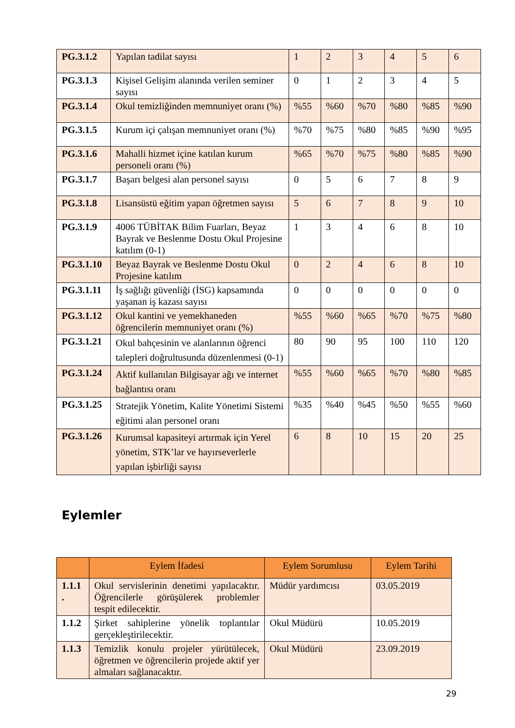| PG.3.1.2 | Yapılan tadilat sayısı | 1 | 2 | 3 | 4 | 5 | 6 |
| PG.3.1.3 | Kişisel Gelişim alanında verilen seminer sayısı | 0 | 1 | 2 | 3 | 4 | 5 |
| PG.3.1.4 | Okul temizliğinden memnuniyet oranı (%) | %55 | %60 | %70 | %80 | %85 | %90 |
| PG.3.1.5 | Kurum içi çalışan memnuniyet oranı (%) | %70 | %75 | %80 | %85 | %90 | %95 |
| PG.3.1.6 | Mahalli hizmet içine katılan kurum personeli oranı (%) | %65 | %70 | %75 | %80 | %85 | %90 |
| PG.3.1.7 | Başarı belgesi alan personel sayısı | 0 | 5 | 6 | 7 | 8 | 9 |
| PG.3.1.8 | Lisansüstü eğitim yapan öğretmen sayısı | 5 | 6 | 7 | 8 | 9 | 10 |
| PG.3.1.9 | 4006 TÜBİTAK Bilim Fuarları, Beyaz Bayrak ve Beslenme Dostu Okul Projesine katılım (0-1) | 1 | 3 | 4 | 6 | 8 | 10 |
| PG.3.1.10 | Beyaz Bayrak ve Beslenme Dostu Okul Projesine katılım | 0 | 2 | 4 | 6 | 8 | 10 |
| PG.3.1.11 | İş sağlığı güvenliği (İSG) kapsamında yaşanan iş kazası sayısı | 0 | 0 | 0 | 0 | 0 | 0 |
| PG.3.1.12 | Okul kantini ve yemekhaneden öğrencilerin memnuniyet oranı (%) | %55 | %60 | %65 | %70 | %75 | %80 |
| PG.3.1.21 | Okul bahçesinin ve alanlarının öğrenci talepleri doğrultusunda düzenlenmesi (0-1) | 80 | 90 | 95 | 100 | 110 | 120 |
| PG.3.1.24 | Aktif kullanılan Bilgisayar ağı ve internet bağlantısı oranı | %55 | %60 | %65 | %70 | %80 | %85 |
| PG.3.1.25 | Stratejik Yönetim, Kalite Yönetimi Sistemi eğitimi alan personel oranı | %35 | %40 | %45 | %50 | %55 | %60 |
| PG.3.1.26 | Kurumsal kapasiteyi artırmak için Yerel yönetim, STK’lar ve hayırseverlerle yapılan işbirliği sayısı | 6 | 8 | 10 | 15 | 20 | 25 |
Eylemler
| | Eylem İfadesi | Eylem Sorumlusu | Eylem Tarihi |
| --- | --- | --- | --- |
| 1.1.1 . | Okul servislerinin denetimi yapılacaktır. Öğrencilerle görüşülerek problemler tespit edilecektir. | Müdür yardımcısı | 03.05.2019 |
| 1.1.2 | Şirket sahiplerine yönelik toplantılar gerçekleştirilecektir. | Okul Müdürü | 10.05.2019 |
| 1.1.3 | Temizlik konulu projeler yürütülecek, öğretmen ve öğrencilerin projede aktif yer almaları sağlanacaktır. | Okul Müdürü | 23.09.2019 |
29